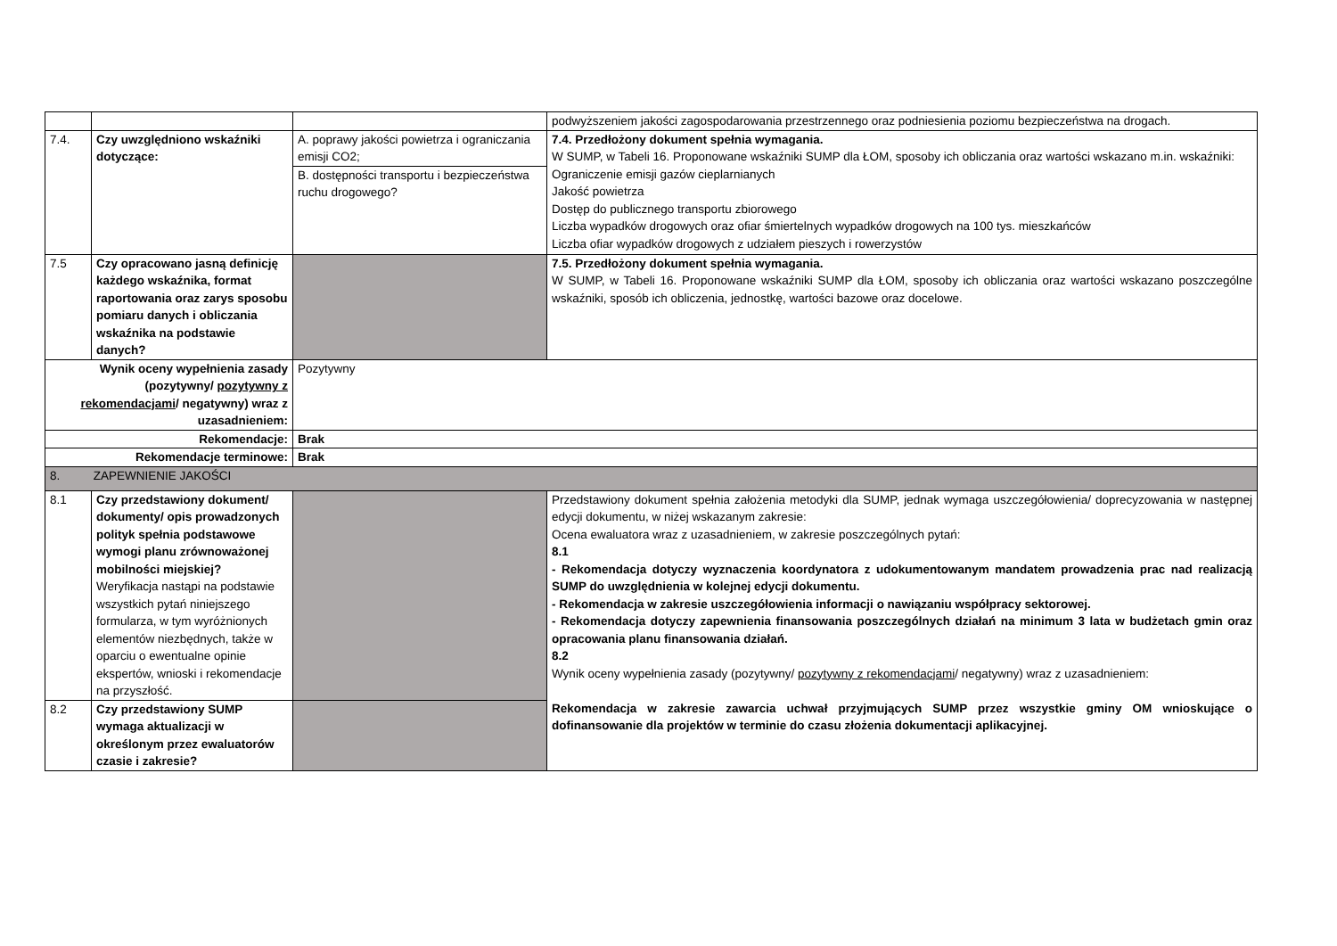| | | | podwyższeniem jakości zagospodarowania przestrzennego oraz podniesienia poziomu bezpieczeństwa na drogach. |
| 7.4. | Czy uwzględniono wskaźniki dotyczące: | A. poprawy jakości powietrza i ograniczania emisji CO2; | 7.4. Przedłożony dokument spełnia wymagania. W SUMP, w Tabeli 16. Proponowane wskaźniki SUMP dla ŁOM, sposoby ich obliczania oraz wartości wskazano m.in. wskaźniki: Ograniczenie emisji gazów cieplarnianych Jakość powietrza Dostęp do publicznego transportu zbiorowego Liczba wypadków drogowych oraz ofiar śmiertelnych wypadków drogowych na 100 tys. mieszkańców Liczba ofiar wypadków drogowych z udziałem pieszych i rowerzystów |
| | | B. dostępności transportu i bezpieczeństwa ruchu drogowego? | |
| 7.5 | Czy opracowano jasną definicję każdego wskaźnika, format raportowania oraz zarys sposobu pomiaru danych i obliczania wskaźnika na podstawie danych? | | 7.5. Przedłożony dokument spełnia wymagania. W SUMP, w Tabeli 16. Proponowane wskaźniki SUMP dla ŁOM, sposoby ich obliczania oraz wartości wskazano poszczególne wskaźniki, sposób ich obliczenia, jednostkę, wartości bazowe oraz docelowe. |
| Wynik oceny wypełnienia zasady (pozytywny/ pozytywny z rekomendacjami / negatywny) wraz z uzasadnieniem: | | Pozytywny | |
| Rekomendacje: | | Brak | |
| Rekomendacje terminowe: | | Brak | |
| 8. ZAPEWNIENIE JAKOŚCI | | | |
| 8.1 | Czy przedstawiony dokument/ dokumenty/ opis prowadzonych polityk spełnia podstawowe wymogi planu zrównoważonej mobilności miejskiej? Weryfikacja nastąpi na podstawie wszystkich pytań niniejszego formularza, w tym wyróżnionych elementów niezbędnych, także w oparciu o ewentualne opinie ekspertów, wnioski i rekomendacje na przyszłość. | | Przedstawiony dokument spełnia założenia metodyki dla SUMP, jednak wymaga uszczegółowienia/ doprecyzowania w następnej edycji dokumentu, w niżej wskazanym zakresie: Ocena ewaluatora wraz z uzasadnieniem, w zakresie poszczególnych pytań: 8.1 - Rekomendacja dotyczy wyznaczenia koordynatora z udokumentowanym mandatem prowadzenia prac nad realizacją SUMP do uwzględnienia w kolejnej edycji dokumentu. - Rekomendacja w zakresie uszczegółowienia informacji o nawiązaniu współpracy sektorowej. - Rekomendacja dotyczy zapewnienia finansowania poszczególnych działań na minimum 3 lata w budżetach gmin oraz opracowania planu finansowania działań. 8.2 Wynik oceny wypełnienia zasady (pozytywny/ pozytywny z rekomendacjami / negatywny) wraz z uzasadnieniem: Rekomendacja w zakresie zawarcia uchwał przyjmujących SUMP przez wszystkie gminy OM wnioskujące o dofinansowanie dla projektów w terminie do czasu złożenia dokumentacji aplikacyjnej. |
| 8.2 | Czy przedstawiony SUMP wymaga aktualizacji w określonym przez ewaluatorów czasie i zakresie? | | |